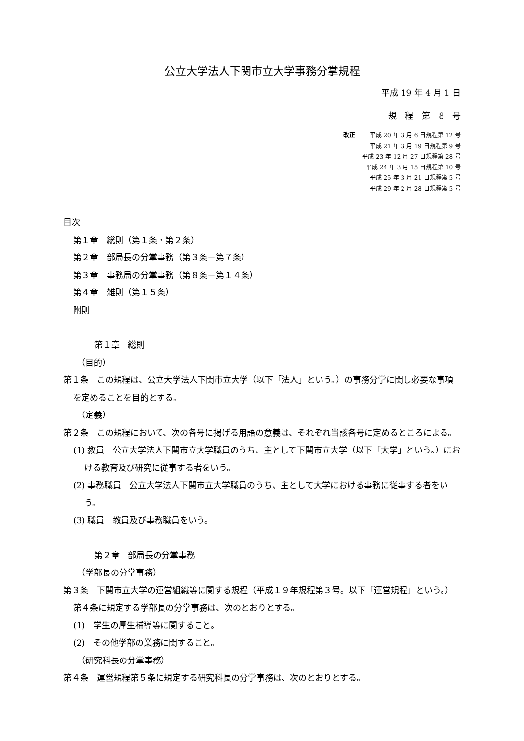公立大学法人下関市立大学事務分掌規程
平成 19 年 4 月 1 日
規　程　第　8　号
改正 平成 20 年 3 月 6 日規程第 12 号
平成 21 年 3 月 19 日規程第 9 号
平成 23 年 12 月 27 日規程第 28 号
平成 24 年 3 月 15 日規程第 10 号
平成 25 年 3 月 21 日規程第 5 号
平成 29 年 2 月 28 日規程第 5 号
目次
第１章　総則（第１条・第２条）
第２章　部局長の分掌事務（第３条－第７条）
第３章　事務局の分掌事務（第８条－第１４条）
第４章　雑則（第１５条）
附則
第１章　総則
（目的）
第１条　この規程は、公立大学法人下関市立大学（以下「法人」という。）の事務分掌に関し必要な事項を定めることを目的とする。
（定義）
第２条　この規程において、次の各号に掲げる用語の意義は、それぞれ当該各号に定めるところによる。
(1) 教員　公立大学法人下関市立大学職員のうち、主として下関市立大学（以下「大学」という。）における教育及び研究に従事する者をいう。
(2) 事務職員　公立大学法人下関市立大学職員のうち、主として大学における事務に従事する者をいう。
(3) 職員　教員及び事務職員をいう。
第２章　部局長の分掌事務
（学部長の分掌事務）
第３条　下関市立大学の運営組織等に関する規程（平成１９年規程第３号。以下「運営規程」という。）第４条に規定する学部長の分掌事務は、次のとおりとする。
(1)　学生の厚生補導等に関すること。
(2)　その他学部の業務に関すること。
（研究科長の分掌事務）
第４条　運営規程第５条に規定する研究科長の分掌事務は、次のとおりとする。